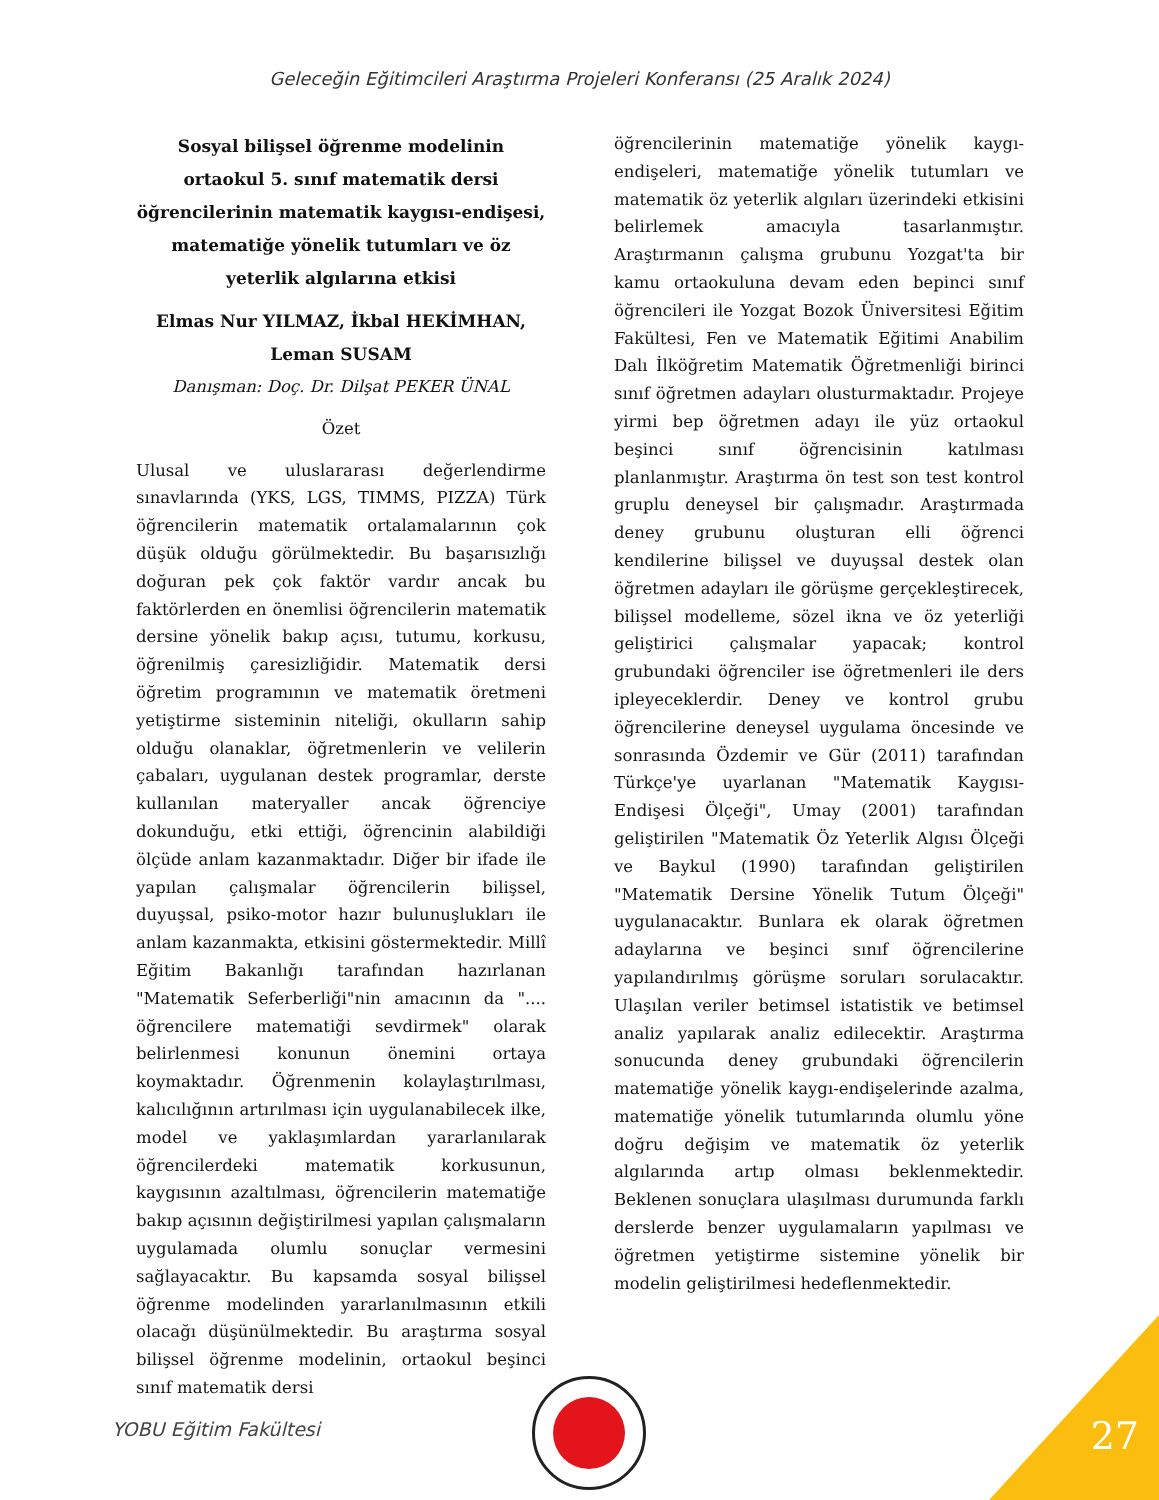Geleceğin Eğitimcileri Araştırma Projeleri Konferansı (25 Aralık 2024)
Sosyal bilişsel öğrenme modelinin ortaokul 5. sınıf matematik dersi öğrencilerinin matematik kaygısı-endişesi, matematiğe yönelik tutumları ve öz yeterlik algılarına etkisi
Elmas Nur YILMAZ, İkbal HEKİMHAN, Leman SUSAM
Danışman: Doç. Dr. Dilşat PEKER ÜNAL
Özet
Ulusal ve uluslararası değerlendirme sınavlarında (YKS, LGS, TIMMS, PIZZA) Türk öğrencilerin matematik ortalamalarının çok düşük olduğu görülmektedir. Bu başarısızlığı doğuran pek çok faktör vardır ancak bu faktörlerden en önemlisi öğrencilerin matematik dersine yönelik bakıp açısı, tutumu, korkusu, öğrenilmiş çaresizliğidir. Matematik dersi öğretim programının ve matematik öretmeni yetiştirme sisteminin niteliği, okulların sahip olduğu olanaklar, öğretmenlerin ve velilerin çabaları, uygulanan destek programlar, derste kullanılan materyaller ancak öğrenciye dokunduğu, etki ettiği, öğrencinin alabildiği ölçüde anlam kazanmaktadır. Diğer bir ifade ile yapılan çalışmalar öğrencilerin bilişsel, duyuşsal, psiko-motor hazır bulunuşlukları ile anlam kazanmakta, etkisini göstermektedir. Millî Eğitim Bakanlığı tarafından hazırlanan "Matematik Seferberliği"nin amacının da ".... öğrencilere matematiği sevdirmek" olarak belirlenmesi konunun önemini ortaya koymaktadır. Öğrenmenin kolaylaştırılması, kalıcılığının artırılması için uygulanabilecek ilke, model ve yaklaşımlardan yararlanılarak öğrencilerdeki matematik korkusunun, kaygısının azaltılması, öğrencilerin matematiğe bakıp açısının değiştirilmesi yapılan çalışmaların uygulamada olumlu sonuçlar vermesini sağlayacaktır. Bu kapsamda sosyal bilişsel öğrenme modelinden yararlanılmasının etkili olacağı düşünülmektedir. Bu araştırma sosyal bilişsel öğrenme modelinin, ortaokul beşinci sınıf matematik dersi
öğrencilerinin matematiğe yönelik kaygı-endişeleri, matematiğe yönelik tutumları ve matematik öz yeterlik algıları üzerindeki etkisini belirlemek amacıyla tasarlanmıştır. Araştırmanın çalışma grubunu Yozgat'ta bir kamu ortaokuluna devam eden bepinci sınıf öğrencileri ile Yozgat Bozok Üniversitesi Eğitim Fakültesi, Fen ve Matematik Eğitimi Anabilim Dalı İlköğretim Matematik Öğretmenliği birinci sınıf öğretmen adayları olusturmaktadır. Projeye yirmi bep öğretmen adayı ile yüz ortaokul beşinci sınıf öğrencisinin katılması planlanmıştır. Araştırma ön test son test kontrol gruplu deneysel bir çalışmadır. Araştırmada deney grubunu oluşturan elli öğrenci kendilerine bilişsel ve duyuşsal destek olan öğretmen adayları ile görüşme gerçekleştirecek, bilişsel modelleme, sözel ikna ve öz yeterliği geliştirici çalışmalar yapacak; kontrol grubundaki öğrenciler ise öğretmenleri ile ders ipleyeceklerdir. Deney ve kontrol grubu öğrencilerine deneysel uygulama öncesinde ve sonrasında Özdemir ve Gür (2011) tarafından Türkçe'ye uyarlanan "Matematik Kaygısı-Endişesi Ölçeği", Umay (2001) tarafından geliştirilen "Matematik Öz Yeterlik Algısı Ölçeği ve Baykul (1990) tarafından geliştirilen "Matematik Dersine Yönelik Tutum Ölçeği" uygulanacaktır. Bunlara ek olarak öğretmen adaylarına ve beşinci sınıf öğrencilerine yapılandırılmış görüşme soruları sorulacaktır. Ulaşılan veriler betimsel istatistik ve betimsel analiz yapılarak analiz edilecektir. Araştırma sonucunda deney grubundaki öğrencilerin matematiğe yönelik kaygı-endişelerinde azalma, matematiğe yönelik tutumlarında olumlu yöne doğru değişim ve matematik öz yeterlik algılarında artıp olması beklenmektedir. Beklenen sonuçlara ulaşılması durumunda farklı derslerde benzer uygulamaların yapılması ve öğretmen yetiştirme sistemine yönelik bir modelin geliştirilmesi hedeflenmektedir.
YOBU Eğitim Fakültesi 27